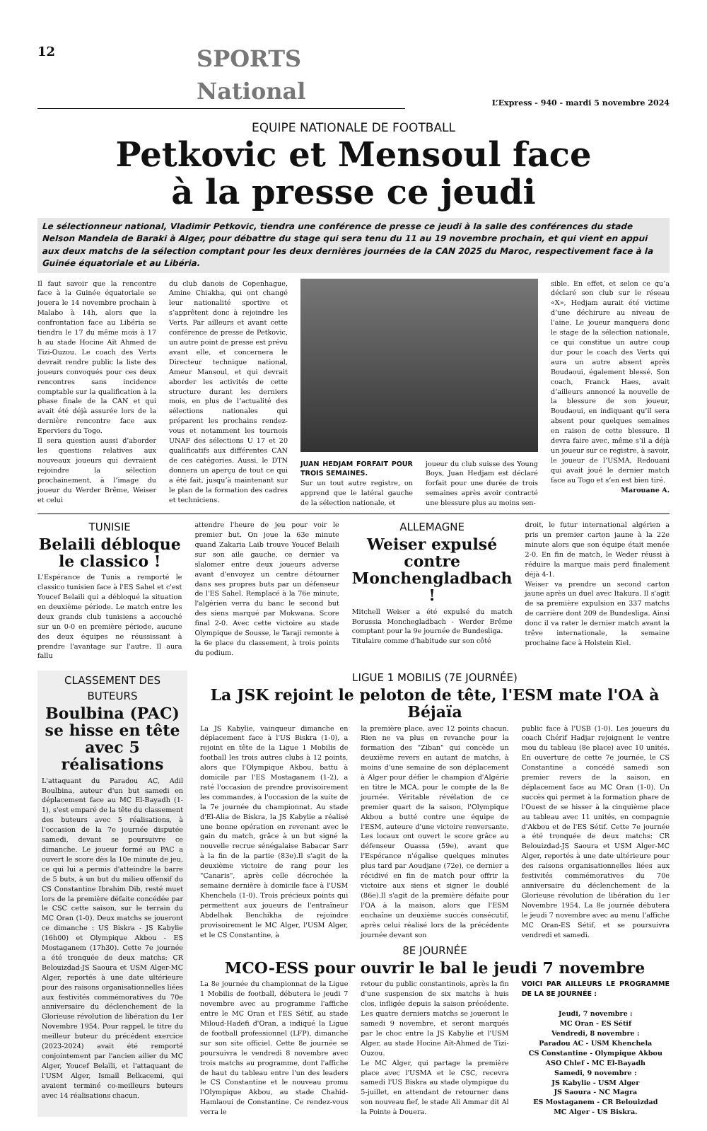12 SPORTS National
L’Express - 940 - mardi 5 novembre 2024
EQUIPE NATIONALE DE FOOTBALL
Petkovic et Mensoul face
à la presse ce jeudi
Le sélectionneur national, Vladimir Petkovic, tiendra une conférence de presse ce jeudi à la salle des conférences du stade Nelson Mandela de Baraki à Alger, pour débattre du stage qui sera tenu du 11 au 19 novembre prochain, et qui vient en appui aux deux matchs de la sélection comptant pour les deux dernières journées de la CAN 2025 du Maroc, respectivement face à la Guinée équatoriale et au Libéria.
Il faut savoir que la rencontre face à la Guinée équatoriale se jouera le 14 novembre prochain à Malabo à 14h, alors que la confrontation face au Libéria se tiendra le 17 du même mois à 17 h au stade Hocine Aït Ahmed de Tizi-Ouzou. Le coach des Verts devrait rendre public la liste des joueurs convoqués pour ces deux rencontres sans incidence comptable sur la qualification à la phase finale de la CAN et qui avait été déjà assurée lors de la dernière rencontre face aux Eperviers du Togo.
Il sera question aussi d’aborder les questions relatives aux nouveaux joueurs qui devraient rejoindre la sélection prochainement, à l’image du joueur du Werder Brême, Weiser et celui
du club danois de Copenhague, Amine Chiakha, qui ont changé leur nationalité sportive et s’apprêtent donc à rejoindre les Verts. Par ailleurs et avant cette conférence de presse de Petkovic, un autre point de presse est prévu avant elle, et concernera le Directeur technique national, Ameur Mansoul, et qui devrait aborder les activités de cette structure durant les derniers mois, en plus de l’actualité des sélections nationales qui préparent les prochains rendez-vous et notamment les tournois UNAF des sélections U 17 et 20 qualificatifs aux différentes CAN de ces catégories. Aussi, le DTN donnera un aperçu de tout ce qui a été fait, jusqu’à maintenant sur le plan de la formation des cadres et techniciens.
JUAN HEDJAM FORFAIT POUR TROIS SEMAINES.
Sur un tout autre registre, on apprend que le latéral gauche de la sélection nationale, et
joueur du club suisse des Young Boys, Juan Hedjam est déclaré forfait pour une durée de trois semaines après avoir contracté une blessure plus au moins sen-
sible. En effet, et selon ce qu’a déclaré son club sur le réseau «X», Hedjam aurait été victime d’une déchirure au niveau de l'aine. Le joueur manquera donc le stage de la sélection nationale, ce qui constitue un autre coup dur pour le coach des Verts qui aura un autre absent après Boudaoui, également blessé. Son coach, Franck Haes, avait d’ailleurs annoncé la nouvelle de la blessure de son joueur, Boudaoui, en indiquant qu’il sera absent pour quelques semaines en raison de cette blessure. Il devra faire avec, même s’il a déjà un joueur sur ce registre, à savoir, le joueur de l’USMA, Redouani qui avait joué le dernier match face au Togo et s’en est bien tiré.
Marouane A.
TUNISIE
Belaili débloque le classico !
L'Espérance de Tunis a remporté le classico tunisien face à l'ES Sahel et c'est Youcef Belaili qui a débloqué la situation en deuxième période. Le match entre les deux grands club tunisiens a accouché sur un 0-0 en première période, aucune des deux équipes ne réussissant à prendre l'avantage sur l'autre. Il aura fallu
attendre l'heure de jeu pour voir le premier but. On joue la 63e minute quand Zakaria Laib trouve Youcef Belaili sur son aile gauche, ce dernier va slalomer entre deux joueurs adverse avant d'envoyez un centre détourner dans ses propres buts par un défenseur de l'ES Sahel. Remplacé à la 76e minute, l'algérien verra du banc le second but des siens marqué par Mokwana. Score final 2-0. Avec cette victoire au stade Olympique de Sousse, le Taraji remonte à la 6e place du classement, à trois points du podium.
ALLEMAGNE
Weiser expulsé contre Monchengladbach !
Mitchell Weiser a été expulsé du match Borussia Monchegladbach - Werder Brême comptant pour la 9e journée de Bundesliga.
Titulaire comme d'habitude sur son côté
droit, le futur international algérien a pris un premier carton jaune à la 22e minute alors que son équipe était menée 2-0. En fin de match, le Weder réussi à réduire la marque mais perd finalement déjà 4-1.
Weiser va prendre un second carton jaune après un duel avec Itakura. Il s'agit de sa première expulsion en 337 matchs de carrière dont 209 de Bundesliga. Ainsi donc il va rater le dernier match avant la trêve internationale, la semaine prochaine face à Holstein Kiel.
CLASSEMENT DES BUTEURS
Boulbina (PAC) se hisse en tête avec 5 réalisations
L'attaquant du Paradou AC, Adil Boulbina, auteur d'un but samedi en déplacement face au MC El-Bayadh (1-1), s'est emparé de la tête du classement des buteurs avec 5 réalisations, à l'occasion de la 7e journée disputée samedi, devant se poursuivre ce dimanche. Le joueur formé au PAC a ouvert le score dès la 10e minute de jeu, ce qui lui a permis d'atteindre la barre de 5 buts, à un but du milieu offensif du CS Constantine Ibrahim Dib, resté muet lors de la première défaite concédée par le CSC cette saison, sur le terrain du MC Oran (1-0). Deux matchs se joueront ce dimanche : US Biskra - JS Kabylie (16h00) et Olympique Akbou - ES Mostaganem (17h30). Cette 7e journée a été tronquée de deux matchs: CR Belouizdad-JS Saoura et USM Alger-MC Alger, reportés à une date ultérieure pour des raisons organisationnelles liées aux festivités commémoratives du 70e anniversaire du déclenchement de la Glorieuse révolution de libération du 1er Novembre 1954. Pour rappel, le titre du meilleur buteur du précédent exercice (2023-2024) avait été remporté conjointement par l'ancien ailier du MC Alger, Youcef Belaïli, et l'attaquant de l'USM Alger, Ismaïl Belkacemi, qui avaient terminé co-meilleurs buteurs avec 14 réalisations chacun.
LIGUE 1 MOBILIS (7E JOURNÉE)
La JSK rejoint le peloton de tête, l'ESM mate l'OA à Béjaïa
La JS Kabylie, vainqueur dimanche en déplacement face à l'US Biskra (1-0), a rejoint en tête de la Ligue 1 Mobilis de football les trois autres clubs à 12 points, alors que l'Olympique Akbou, battu à domicile par l'ES Mostaganem (1-2), a raté l'occasion de prendre provisoirement les commandes, à l'occasion de la suite de la 7e journée du championnat. Au stade d'El-Alia de Biskra, la JS Kabylie a réalisé une bonne opération en revenant avec le gain du match, grâce à un but signé la nouvelle recrue sénégalaise Babacar Sarr à la fin de la partie (83e).Il s'agit de la deuxième victoire de rang pour les "Canaris", après celle décrochée la semaine dernière à domicile face à l'USM Khenchela (1-0). Trois précieux points qui permettent aux joueurs de l'entraîneur Abdelhak Benchikha de rejoindre provisoirement le MC Alger, l'USM Alger, et le CS Constantine, à
la première place, avec 12 points chacun. Rien ne va plus en revanche pour la formation des "Ziban" qui concède un deuxième revers en autant de matchs, à moins d'une semaine de son déplacement à Alger pour défier le champion d'Algérie en titre le MCA, pour le compte de la 8e journée. Véritable révélation de ce premier quart de la saison, l'Olympique Akbou a butté contre une équipe de l'ESM, auteure d'une victoire renversante. Les locaux ont ouvert le score grâce au défenseur Ouassa (59e), avant que l'Espérance n'égalise quelques minutes plus tard par Aoudjane (72e), ce dernier a récidivé en fin de match pour offrir la victoire aux siens et signer le doublé (86e).Il s'agit de la première défaite pour l'OA à la maison, alors que l'ESM enchaîne un deuxième succès consécutif, après celui réalisé lors de la précédente journée devant son
public face à l'USB (1-0). Les joueurs du coach Chérif Hadjar rejoignent le ventre mou du tableau (8e place) avec 10 unités. En ouverture de cette 7e journée, le CS Constantine a concédé samedi son premier revers de la saison, en déplacement face au MC Oran (1-0). Un succès qui permet à la formation phare de l'Ouest de se hisser à la cinquième place au tableau avec 11 unités, en compagnie d'Akbou et de l'ES Sétif. Cette 7e journée a été tronquée de deux matchs: CR Belouizdad-JS Saoura et USM Alger-MC Alger, reportés à une date ultérieure pour des raisons organisationnelles liées aux festivités commémoratives du 70e anniversaire du déclenchement de la Glorieuse révolution de libération du 1er Novembre 1954. La 8e journée débutera le jeudi 7 novembre avec au menu l'affiche MC Oran-ES Sétif, et se poursuivra vendredi et samedi.
8E JOURNÉE
MCO-ESS pour ouvrir le bal le jeudi 7 novembre
La 8e journée du championnat de la Ligue 1 Mobilis de football, débutera le jeudi 7 novembre avec au programme l'affiche entre le MC Oran et l'ES Sétif, au stade Miloud-Hadefi d'Oran, a indiqué la Ligue de football professionnel (LFP), dimanche sur son site officiel. Cette 8e journée se poursuivra le vendredi 8 novembre avec trois matchs au programme, dont l'affiche de haut du tableau entre l'un des leaders le CS Constantine et le nouveau promu l'Olympique Akbou, au stade Chahid-Hamlaoui de Constantine. Ce rendez-vous verra le
retour du public constantinois, après la fin d'une suspension de six matchs à huis clos, infligée depuis la saison précédente. Les quatre derniers matchs se joueront le samedi 9 novembre, et seront marqués par le choc entre la JS Kabylie et l'USM Alger, au stade Hocine Aït-Ahmed de Tizi-Ouzou.
Le MC Alger, qui partage la première place avec l'USMA et le CSC, recevra samedi l'US Biskra au stade olympique du 5-juillet, en attendant de retourner dans son nouveau fief, le stade Ali Ammar dit Al la Pointe à Douera.
VOICI PAR AILLEURS LE PROGRAMME DE LA 8E JOURNÉE :
Jeudi, 7 novembre :
MC Oran - ES Sétif
Vendredi, 8 novembre :
Paradou AC - USM Khenchela
CS Constantine - Olympique Akbou
ASO Chlef - MC El-Bayadh
Samedi, 9 novembre :
JS Kabylie - USM Alger
JS Saoura - NC Magra
ES Mostaganem - CR Belouizdad
MC Alger - US Biskra.